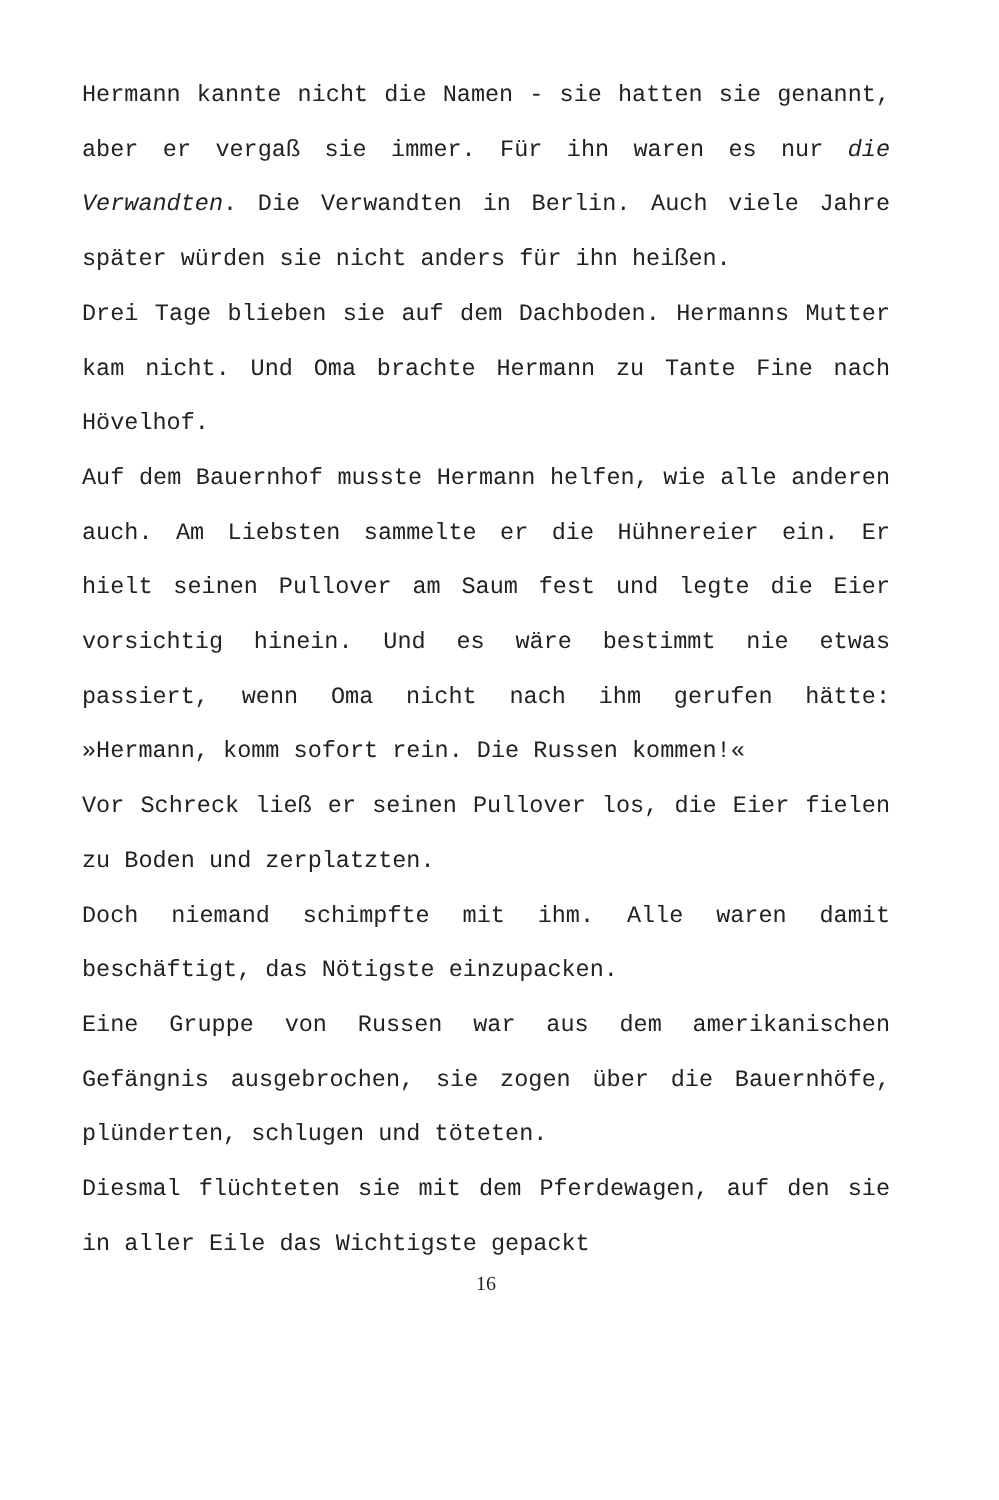Hermann kannte nicht die Namen - sie hatten sie genannt, aber er vergaß sie immer. Für ihn waren es nur die Verwandten. Die Verwandten in Berlin. Auch viele Jahre später würden sie nicht anders für ihn heißen.
Drei Tage blieben sie auf dem Dachboden. Hermanns Mutter kam nicht. Und Oma brachte Hermann zu Tante Fine nach Hövelhof.
Auf dem Bauernhof musste Hermann helfen, wie alle anderen auch. Am Liebsten sammelte er die Hühnereier ein. Er hielt seinen Pullover am Saum fest und legte die Eier vorsichtig hinein. Und es wäre bestimmt nie etwas passiert, wenn Oma nicht nach ihm gerufen hätte: »Hermann, komm sofort rein. Die Russen kommen!«
Vor Schreck ließ er seinen Pullover los, die Eier fielen zu Boden und zerplatzten.
Doch niemand schimpfte mit ihm. Alle waren damit beschäftigt, das Nötigste einzupacken.
Eine Gruppe von Russen war aus dem amerikanischen Gefängnis ausgebrochen, sie zogen über die Bauernhöfe, plünderten, schlugen und töteten.
Diesmal flüchteten sie mit dem Pferdewagen, auf den sie in aller Eile das Wichtigste gepackt
16